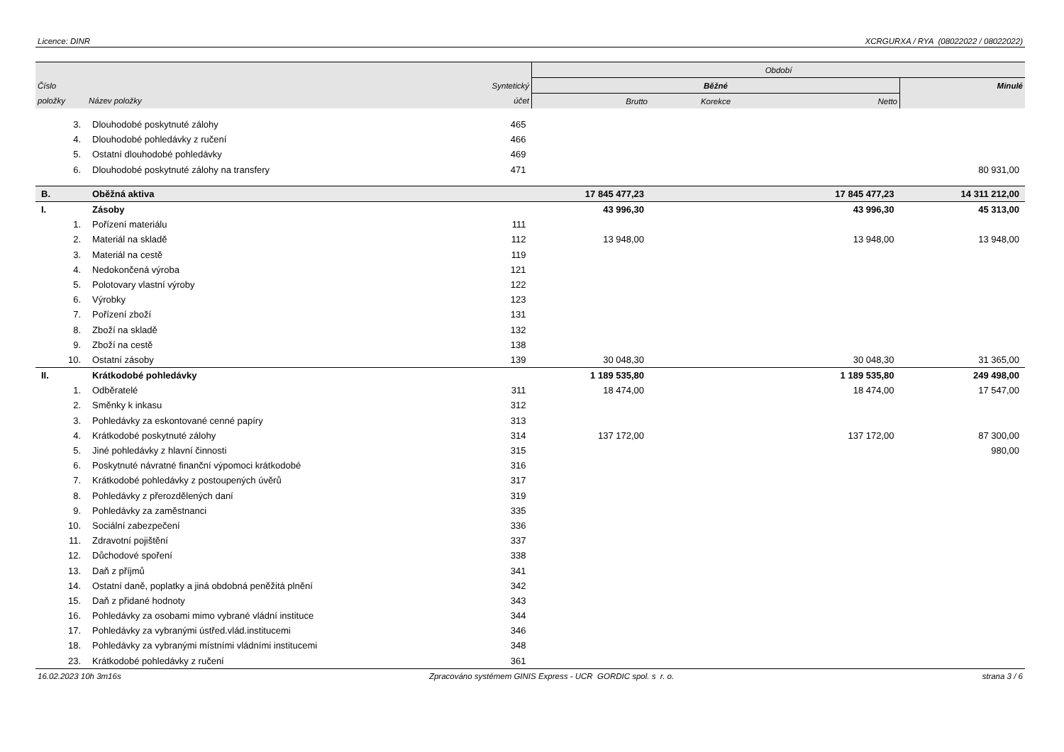Licence: DINR XCRGURXA / RYA (08022022 / 08022022)
| | | | Období | | | |
| --- | --- | --- | --- | --- | --- | --- |
| Číslo | | Syntetický | Běžné | | | Minulé |
| položky | Název položky | účet | Brutto | Korekce | Netto | |
| 3. | Dlouhodobé poskytnuté zálohy | 465 | | | | |
| 4. | Dlouhodobé pohledávky z ručení | 466 | | | | |
| 5. | Ostatní dlouhodobé pohledávky | 469 | | | | |
| 6. | Dlouhodobé poskytnuté zálohy na transfery | 471 | | | | 80 931,00 |
| B. | Oběžná aktiva | | 17 845 477,23 | | 17 845 477,23 | 14 311 212,00 |
| I. | Zásoby | | 43 996,30 | | 43 996,30 | 45 313,00 |
| 1. | Pořízení materiálu | 111 | | | | |
| 2. | Materiál na skladě | 112 | 13 948,00 | | 13 948,00 | 13 948,00 |
| 3. | Materiál na cestě | 119 | | | | |
| 4. | Nedokončená výroba | 121 | | | | |
| 5. | Polotovary vlastní výroby | 122 | | | | |
| 6. | Výrobky | 123 | | | | |
| 7. | Pořízení zboží | 131 | | | | |
| 8. | Zboží na skladě | 132 | | | | |
| 9. | Zboží na cestě | 138 | | | | |
| 10. | Ostatní zásoby | 139 | 30 048,30 | | 30 048,30 | 31 365,00 |
| II. | Krátkodobé pohledávky | | 1 189 535,80 | | 1 189 535,80 | 249 498,00 |
| 1. | Odběratelé | 311 | 18 474,00 | | 18 474,00 | 17 547,00 |
| 2. | Směnky k inkasu | 312 | | | | |
| 3. | Pohledávky za eskontované cenné papíry | 313 | | | | |
| 4. | Krátkodobé poskytnuté zálohy | 314 | 137 172,00 | | 137 172,00 | 87 300,00 |
| 5. | Jiné pohledávky z hlavní činnosti | 315 | | | | 980,00 |
| 6. | Poskytnuté návratné finanční výpomoci krátkodobé | 316 | | | | |
| 7. | Krátkodobé pohledávky z postoupených úvěrů | 317 | | | | |
| 8. | Pohledávky z přerozdělených daní | 319 | | | | |
| 9. | Pohledávky za zaměstnanci | 335 | | | | |
| 10. | Sociální zabezpečení | 336 | | | | |
| 11. | Zdravotní pojištění | 337 | | | | |
| 12. | Důchodové spoření | 338 | | | | |
| 13. | Daň z příjmů | 341 | | | | |
| 14. | Ostatní daně, poplatky a jiná obdobná peněžitá plnění | 342 | | | | |
| 15. | Daň z přidané hodnoty | 343 | | | | |
| 16. | Pohledávky za osobami mimo vybrané vládní instituce | 344 | | | | |
| 17. | Pohledávky za vybranými ústřed.vlád.institucemi | 346 | | | | |
| 18. | Pohledávky za vybranými místními vládními institucemi | 348 | | | | |
| 23. | Krátkodobé pohledávky z ručení | 361 | | | | |
16.02.2023 10h 3m16s Zpracováno systémem GINIS Express - UCR GORDIC spol. s r. o. strana 3 / 6